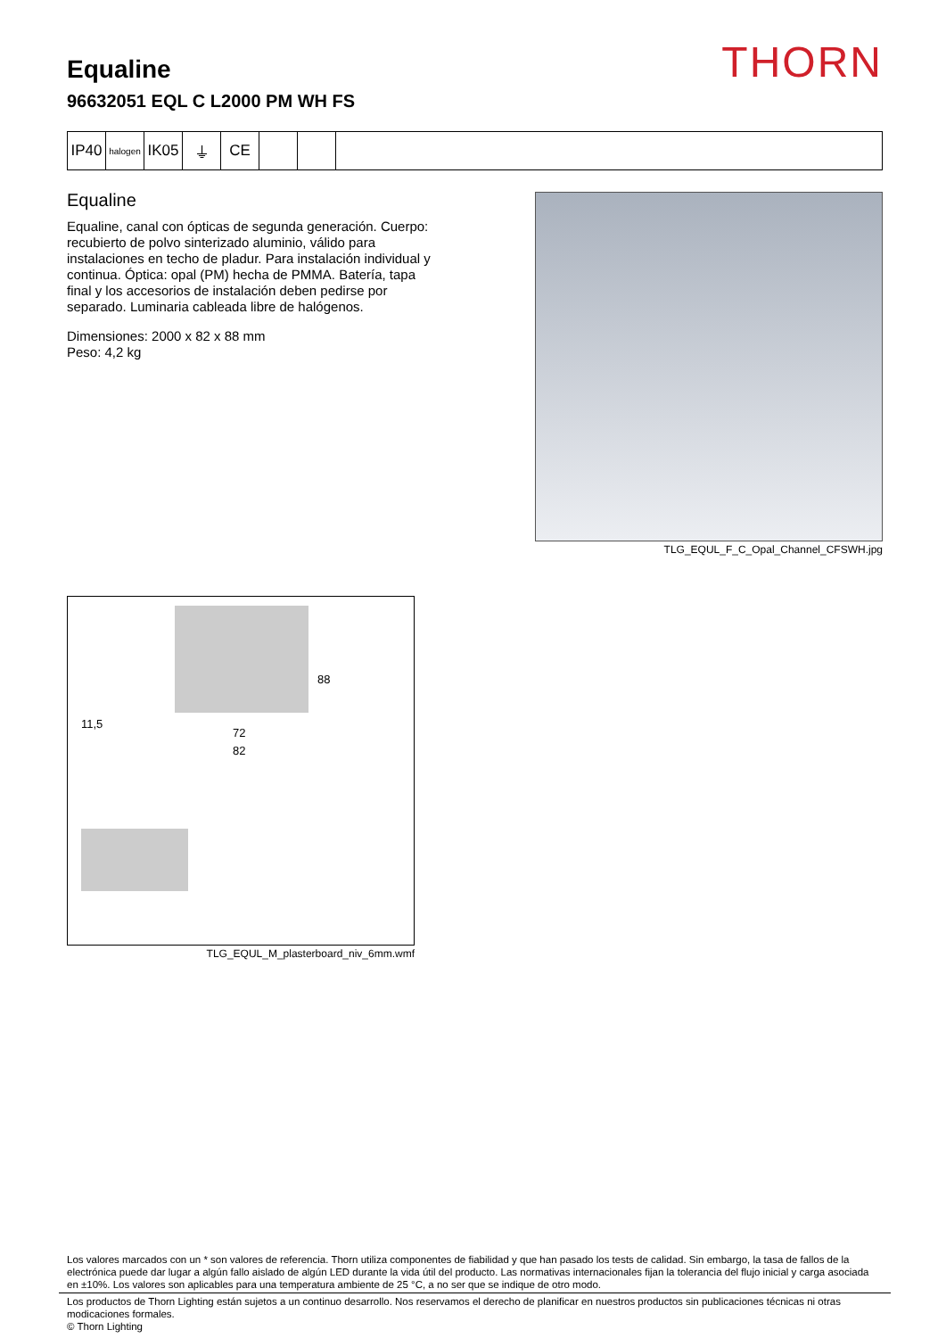THORN
Equaline
96632051 EQL C L2000 PM WH FS
IP40
halogen
IK05 ⏚ CE
Equaline
Equaline, canal con ópticas de segunda generación. Cuerpo: recubierto de polvo sinterizado aluminio, válido para instalaciones en techo de pladur. Para instalación individual y continua. Óptica: opal (PM) hecha de PMMA. Batería, tapa final y los accesorios de instalación deben pedirse por separado. Luminaria cableada libre de halógenos.
Dimensiones: 2000 x 82 x 88 mm
Peso: 4,2 kg
TLG_EQUL_F_C_Opal_Channel_CFSWH.jpg
88
11,5
72
82
TLG_EQUL_M_plasterboard_niv_6mm.wmf
Los valores marcados con un * son valores de referencia. Thorn utiliza componentes de fiabilidad y que han pasado los tests de calidad. Sin embargo, la tasa de fallos de la electrónica puede dar lugar a algún fallo aislado de algún LED durante la vida útil del producto. Las normativas internacionales fijan la tolerancia del flujo inicial y carga asociada en ±10%. Los valores son aplicables para una temperatura ambiente de 25 °C, a no ser que se indique de otro modo.
Los productos de Thorn Lighting están sujetos a un continuo desarrollo. Nos reservamos el derecho de planificar en nuestros productos sin publicaciones técnicas ni otras modicaciones formales.
© Thorn Lighting